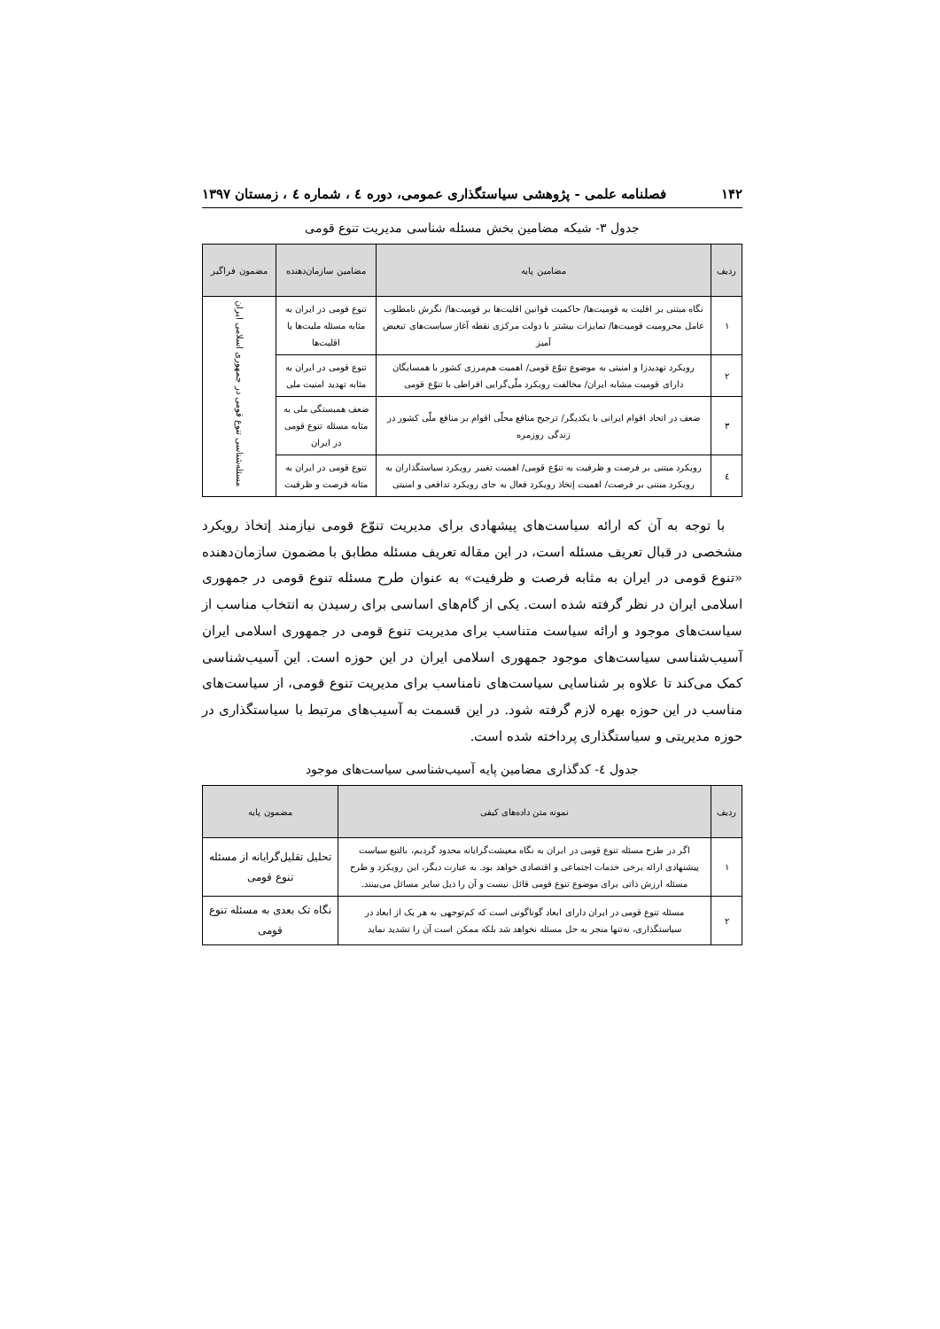۱۴۲ فصلنامه علمی - پژوهشی سیاستگذاری عمومی، دوره ٤ ، شماره ٤ ، زمستان ۱۳۹۷
جدول ۳- شبکه مضامین بخش مسئله شناسی مدیریت تنوع قومی
| ردیف | مضامین پایه | مضامین سازمان‌دهنده | مضمون فراگیر |
| --- | --- | --- | --- |
| ۱ | نگاه مبتنی بر اقلیت به قومیت‌ها/ حاکمیت قوانین اقلیت‌ها بر قومیت‌ها/ نگرش نامطلوب عامل محرومیت قومیت‌ها/ تمایزات بیشتر با دولت مرکزی نقطه آغاز سیاست‌های تبعیض آمیز | تنوع قومی در ایران به مثابه مسئله ملیت‌ها یا اقلیت‌ها | مسئله‌شناسی تنوع قومی در جمهوری اسلامی ایران |
| ۲ | رویکرد تهدیدزا و امنیتی به موضوع تنوّع قومی/ اهمیت هم‌مرزی کشور با همسایگان دارای قومیت مشابه ایران/ مخالفت رویکرد ملّی‌گرایی افراطی با تنوّع قومی | تنوع قومی در ایران به مثابه تهدید امنیت ملی | |
| ۳ | ضعف در اتحاد اقوام ایرانی با یکدیگر/ ترجیح منافع محلّی اقوام بر منافع ملّی کشور در زندگی روزمره | ضعف همبستگی ملی به مثابه مسئله تنوع قومی در ایران | |
| ٤ | رویکرد مبتنی بر فرصت و ظرفیت به تنوّع قومی/ اهمیت تغییر رویکرد سیاستگذاران به رویکرد مبتنی بر فرصت/ اهمیت إتخاذ رویکرد فعال به جای رویکرد تدافعی و امنیتی | تنوع قومی در ایران به مثابه فرصت و ظرفیت | |
با توجه به آن که ارائه سیاست‌های پیشهادی برای مدیریت تنوّع قومی نیازمند إتخاذ رویکرد مشخصی در قبال تعریف مسئله است، در این مقاله تعریف مسئله مطابق با مضمون سازمان‌دهنده «تنوع قومی در ایران به مثابه فرصت و ظرفیت» به عنوان طرح مسئله تنوع قومی در جمهوری اسلامی ایران در نظر گرفته شده است. یکی از گام‌های اساسی برای رسیدن به انتخاب مناسب از سیاست‌های موجود و ارائه سیاست متناسب برای مدیریت تنوع قومی در جمهوری اسلامی ایران آسیب‌شناسی سیاست‌های موجود جمهوری اسلامی ایران در این حوزه است. این آسیب‌شناسی کمک می‌کند تا علاوه بر شناسایی سیاست‌های نامناسب برای مدیریت تنوع قومی، از سیاست‌های مناسب در این حوزه بهره لازم گرفته شود. در این قسمت به آسیب‌های مرتبط با سیاستگذاری در حوزه مدیریتی و سیاستگذاری پرداخته شده است.
جدول ٤- کدگذاری مضامین پایه آسیب‌شناسی سیاست‌های موجود
| ردیف | نمونه متن داده‌های کیفی | مضمون پایه |
| --- | --- | --- |
| ۱ | اگر در طرح مسئله تنوع قومی در ایران به نگاه معیشت‌گرایانه محدود گردیم، بالتبع سیاست پیشنهادی ارائه برخی خدمات اجتماعی و اقتصادی خواهد بود. به عبارت دیگر، این رویکرد و طرح مسئله ارزش ذاتی برای موضوع تنوع قومی قائل نیست و آن را ذیل سایر مسائل می‌بینند. | تحلیل تقلیل‌گرایانه از مسئله تنوع قومی |
| ۲ | مسئله تنوع قومی در ایران دارای ابعاد گوناگونی است که کم‌توجهی به هر یک از ابعاد در سیاستگذاری، نه‌تنها منجر به حل مسئله نخواهد شد بلکه ممکن است آن را تشدید نماید | نگاه تک بعدی به مسئله تنوع قومی |